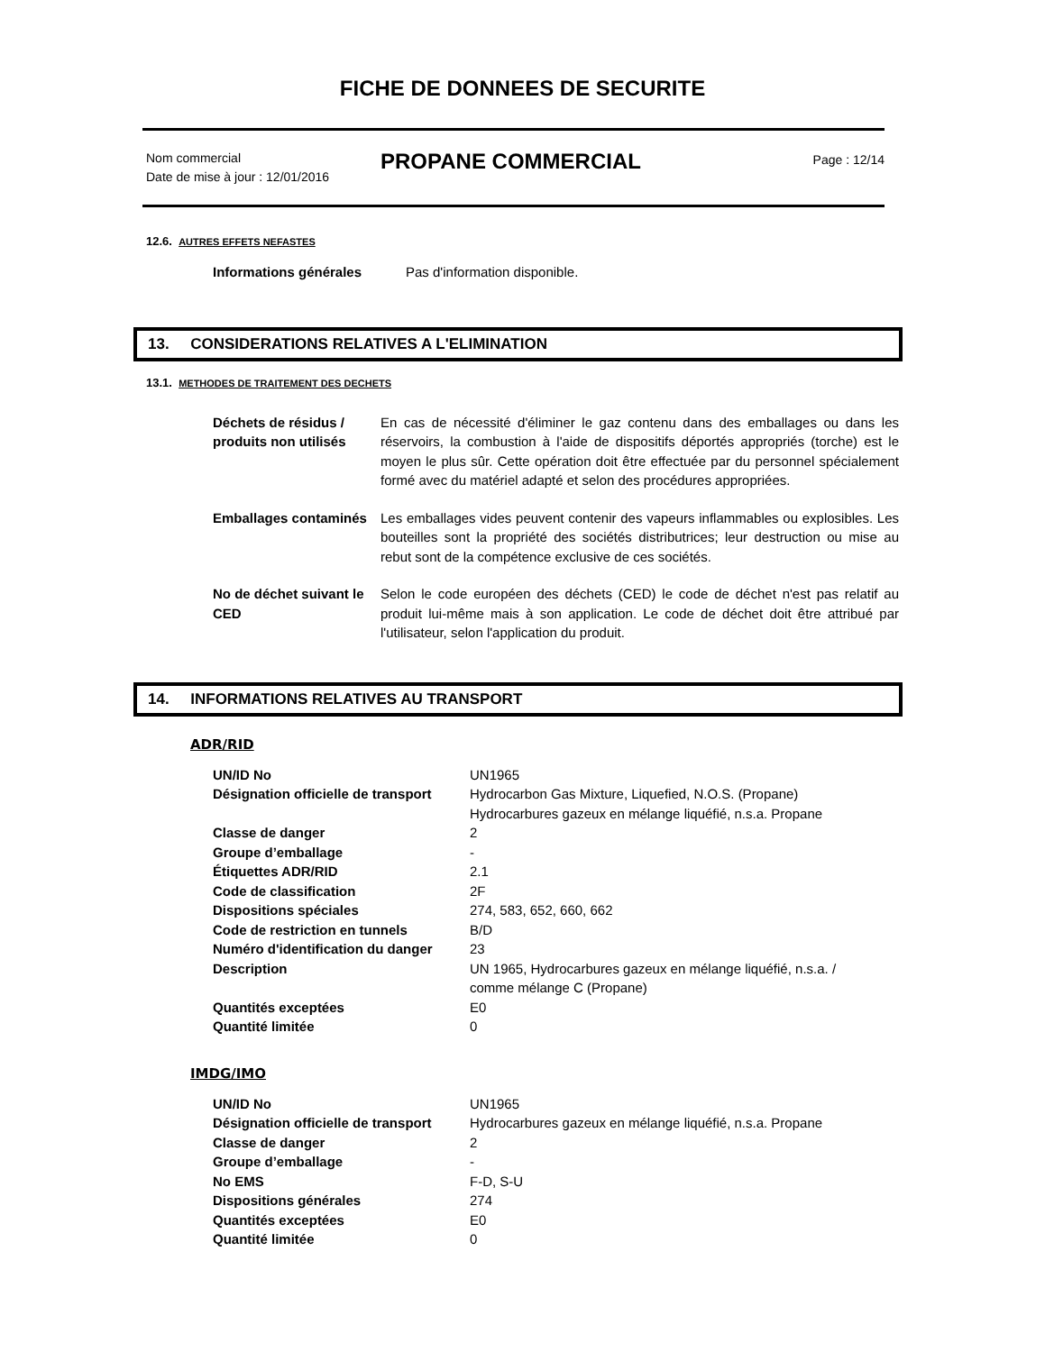FICHE DE DONNEES DE SECURITE
Nom commercial
Date de mise à jour : 12/01/2016
PROPANE COMMERCIAL
Page : 12/14
12.6. AUTRES EFFETS NEFASTES
| Informations générales | Pas d'information disponible. |
13. CONSIDERATIONS RELATIVES A L'ELIMINATION
13.1. METHODES DE TRAITEMENT DES DECHETS
| Déchets de résidus / produits non utilisés | En cas de nécessité d'éliminer le gaz contenu dans des emballages ou dans les réservoirs, la combustion à l'aide de dispositifs déportés appropriés (torche) est le moyen le plus sûr. Cette opération doit être effectuée par du personnel spécialement formé avec du matériel adapté et selon des procédures appropriées. |
| Emballages contaminés | Les emballages vides peuvent contenir des vapeurs inflammables ou explosibles. Les bouteilles sont la propriété des sociétés distributrices; leur destruction ou mise au rebut sont de la compétence exclusive de ces sociétés. |
| No de déchet suivant le CED | Selon le code européen des déchets (CED) le code de déchet n'est pas relatif au produit lui-même mais à son application. Le code de déchet doit être attribué par l'utilisateur, selon l'application du produit. |
14. INFORMATIONS RELATIVES AU TRANSPORT
ADR/RID
| UN/ID No | UN1965 |
| Désignation officielle de transport | Hydrocarbon Gas Mixture, Liquefied, N.O.S. (Propane) Hydrocarbures gazeux en mélange liquéfié, n.s.a. Propane |
| Classe de danger | 2 |
| Groupe d’emballage | - |
| Étiquettes ADR/RID | 2.1 |
| Code de classification | 2F |
| Dispositions spéciales | 274, 583, 652, 660, 662 |
| Code de restriction en tunnels | B/D |
| Numéro d'identification du danger | 23 |
| Description | UN 1965, Hydrocarbures gazeux en mélange liquéfié, n.s.a. / comme mélange C (Propane) |
| Quantités exceptées | E0 |
| Quantité limitée | 0 |
IMDG/IMO
| UN/ID No | UN1965 |
| Désignation officielle de transport | Hydrocarbures gazeux en mélange liquéfié, n.s.a. Propane |
| Classe de danger | 2 |
| Groupe d’emballage | - |
| No EMS | F-D, S-U |
| Dispositions générales | 274 |
| Quantités exceptées | E0 |
| Quantité limitée | 0 |